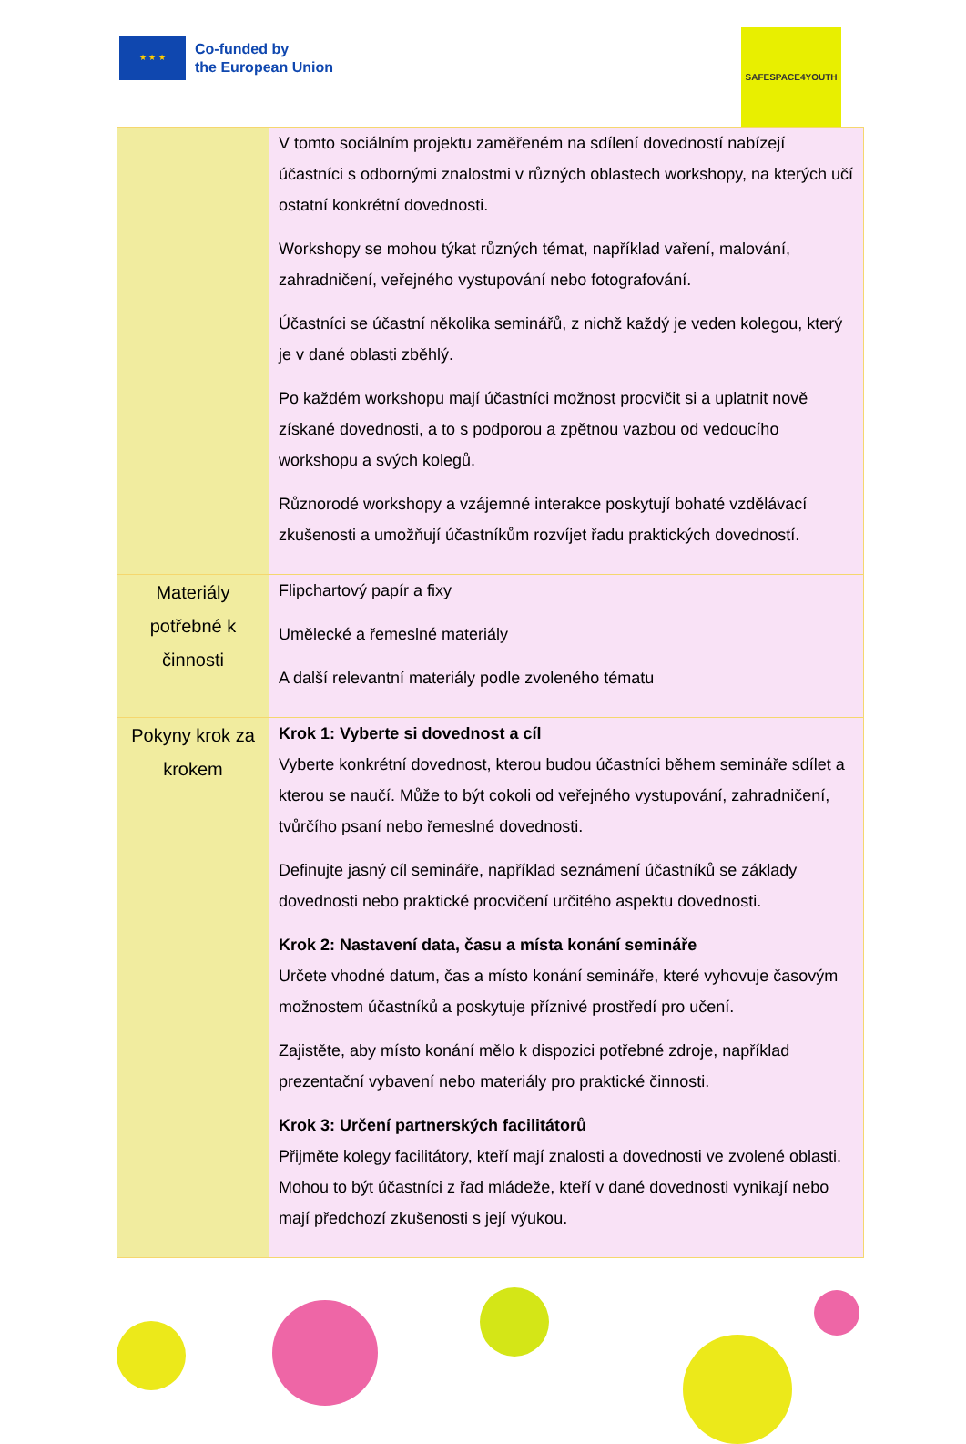★ ★ ★
Co-funded by
the European Union
SAFESPACE4YOUTH
| | V tomto sociálním projektu zaměřeném na sdílení dovedností nabízejí účastníci s odbornými znalostmi v různých oblastech workshopy, na kterých učí ostatní konkrétní dovednosti. Workshopy se mohou týkat různých témat, například vaření, malování, zahradničení, veřejného vystupování nebo fotografování. Účastníci se účastní několika seminářů, z nichž každý je veden kolegou, který je v dané oblasti zběhlý. Po každém workshopu mají účastníci možnost procvičit si a uplatnit nově získané dovednosti, a to s podporou a zpětnou vazbou od vedoucího workshopu a svých kolegů. Různorodé workshopy a vzájemné interakce poskytují bohaté vzdělávací zkušenosti a umožňují účastníkům rozvíjet řadu praktických dovedností. |
| Materiály potřebné k činnosti | Flipchartový papír a fixy Umělecké a řemeslné materiály A další relevantní materiály podle zvoleného tématu |
| Pokyny krok za krokem | Krok 1: Vyberte si dovednost a cíl Vyberte konkrétní dovednost, kterou budou účastníci během semináře sdílet a kterou se naučí. Může to být cokoli od veřejného vystupování, zahradničení, tvůrčího psaní nebo řemeslné dovednosti. Definujte jasný cíl semináře, například seznámení účastníků se základy dovednosti nebo praktické procvičení určitého aspektu dovednosti. Krok 2: Nastavení data, času a místa konání semináře Určete vhodné datum, čas a místo konání semináře, které vyhovuje časovým možnostem účastníků a poskytuje příznivé prostředí pro učení. Zajistěte, aby místo konání mělo k dispozici potřebné zdroje, například prezentační vybavení nebo materiály pro praktické činnosti. Krok 3: Určení partnerských facilitátorů Přijměte kolegy facilitátory, kteří mají znalosti a dovednosti ve zvolené oblasti. Mohou to být účastníci z řad mládeže, kteří v dané dovednosti vynikají nebo mají předchozí zkušenosti s její výukou. |